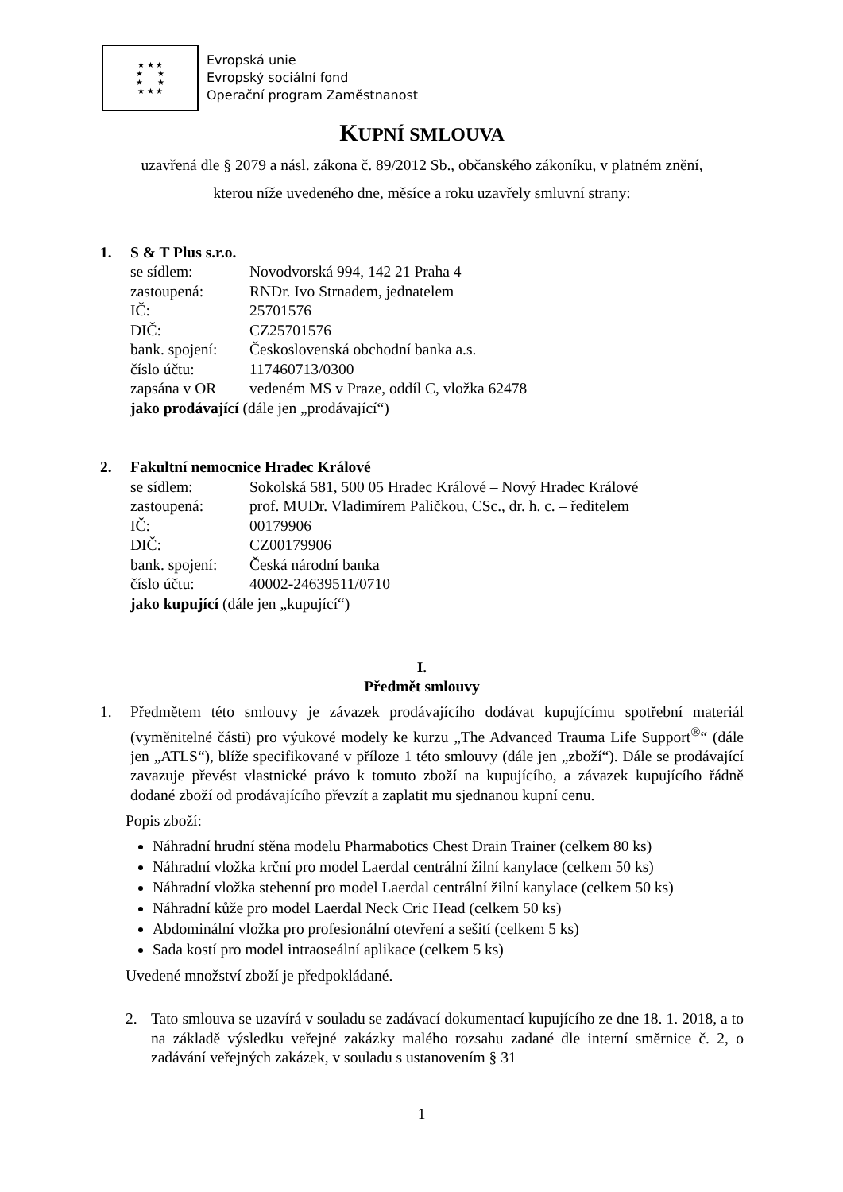★ ★ ★
★ ★
★ ★
★ ★ ★
Evropská unie
Evropský sociální fond
Operační program Zaměstnanost
KUPNÍ SMLOUVA
uzavřená dle § 2079 a násl. zákona č. 89/2012 Sb., občanského zákoníku, v platném znění,
kterou níže uvedeného dne, měsíce a roku uzavřely smluvní strany:
| 1. | S & T Plus s.r.o. | |
| | se sídlem: | Novodvorská 994, 142 21 Praha 4 |
| | zastoupená: | RNDr. Ivo Strnadem, jednatelem |
| | IČ: | 25701576 |
| | DIČ: | CZ25701576 |
| | bank. spojení: | Československá obchodní banka a.s. |
| | číslo účtu: | 117460713/0300 |
| | zapsána v OR | vedeném MS v Praze, oddíl C, vložka 62478 |
| | jako prodávající (dále jen „prodávající“) | |
| 2. | Fakultní nemocnice Hradec Králové | |
| | se sídlem: | Sokolská 581, 500 05 Hradec Králové – Nový Hradec Králové |
| | zastoupená: | prof. MUDr. Vladimírem Paličkou, CSc., dr. h. c. – ředitelem |
| | IČ: | 00179906 |
| | DIČ: | CZ00179906 |
| | bank. spojení: | Česká národní banka |
| | číslo účtu: | 40002-24639511/0710 |
| | jako kupující (dále jen „kupující“) | |
I.
Předmět smlouvy
1. Předmětem této smlouvy je závazek prodávajícího dodávat kupujícímu spotřební materiál (vyměnitelné části) pro výukové modely ke kurzu „The Advanced Trauma Life Support<sup>®</sup>“ (dále jen „ATLS“), blíže specifikované v příloze 1 této smlouvy (dále jen „zboží“). Dále se prodávající zavazuje převést vlastnické právo k tomuto zboží na kupujícího, a závazek kupujícího řádně dodané zboží od prodávajícího převzít a zaplatit mu sjednanou kupní cenu.
Popis zboží:
Náhradní hrudní stěna modelu Pharmabotics Chest Drain Trainer (celkem 80 ks)
Náhradní vložka krční pro model Laerdal centrální žilní kanylace (celkem 50 ks)
Náhradní vložka stehenní pro model Laerdal centrální žilní kanylace (celkem 50 ks)
Náhradní kůže pro model Laerdal Neck Cric Head (celkem 50 ks)
Abdominální vložka pro profesionální otevření a sešití (celkem 5 ks)
Sada kostí pro model intraoseální aplikace (celkem 5 ks)
Uvedené množství zboží je předpokládané.
2. Tato smlouva se uzavírá v souladu se zadávací dokumentací kupujícího ze dne 18. 1. 2018, a to na základě výsledku veřejné zakázky malého rozsahu zadané dle interní směrnice č. 2, o zadávání veřejných zakázek, v souladu s ustanovením § 31
1